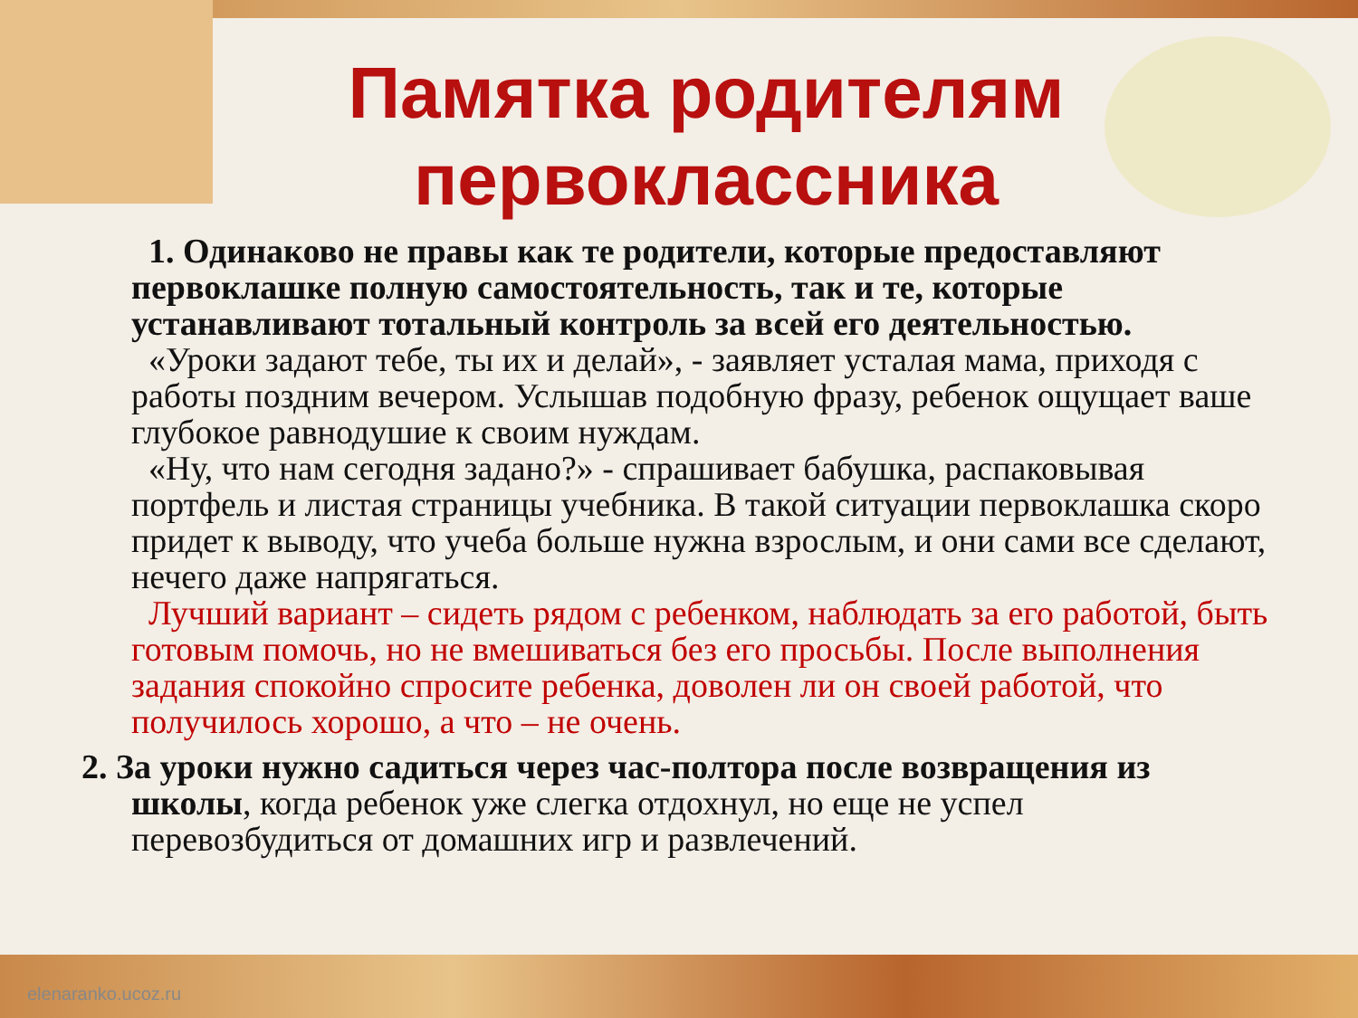Памятка родителям первоклассника
1. Одинаково не правы как те родители, которые предоставляют первоклашке полную самостоятельность, так и те, которые устанавливают тотальный контроль за всей его деятельностью.
«Уроки задают тебе, ты их и делай», - заявляет усталая мама, приходя с работы поздним вечером. Услышав подобную фразу, ребенок ощущает ваше глубокое равнодушие к своим нуждам.
«Ну, что нам сегодня задано?» - спрашивает бабушка, распаковывая портфель и листая страницы учебника. В такой ситуации первоклашка скоро придет к выводу, что учеба больше нужна взрослым, и они сами все сделают, нечего даже напрягаться.
Лучший вариант – сидеть рядом с ребенком, наблюдать за его работой, быть готовым помочь, но не вмешиваться без его просьбы. После выполнения задания спокойно спросите ребенка, доволен ли он своей работой, что получилось хорошо, а что – не очень.
2. За уроки нужно садиться через час-полтора после возвращения из школы, когда ребенок уже слегка отдохнул, но еще не успел
перевозбудиться от домашних игр и развлечений.
elenaranko.ucoz.ru